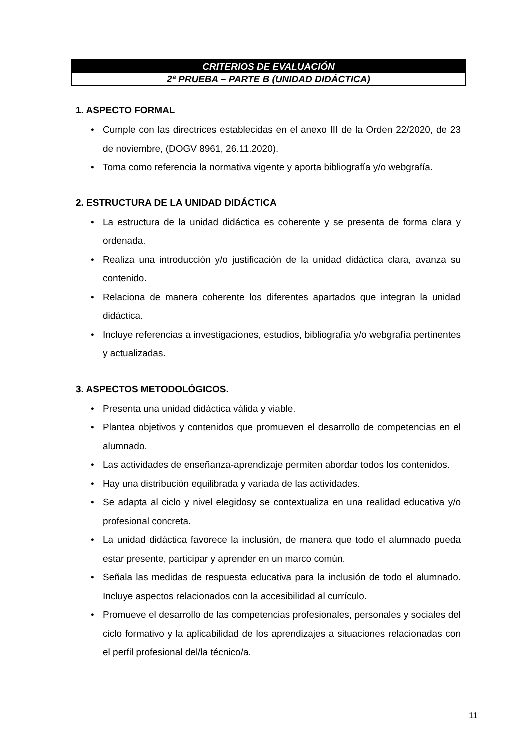CRITERIOS DE EVALUACIÓN
2ª PRUEBA – PARTE B (UNIDAD DIDÁCTICA)
1. ASPECTO FORMAL
• Cumple con las directrices establecidas en el anexo III de la Orden 22/2020, de 23 de noviembre, (DOGV 8961, 26.11.2020).
• Toma como referencia la normativa vigente y aporta bibliografía y/o webgrafía.
2. ESTRUCTURA DE LA UNIDAD DIDÁCTICA
• La estructura de la unidad didáctica es coherente y se presenta de forma clara y ordenada.
• Realiza una introducción y/o justificación de la unidad didáctica clara, avanza su contenido.
• Relaciona de manera coherente los diferentes apartados que integran la unidad didáctica.
• Incluye referencias a investigaciones, estudios, bibliografía y/o webgrafía pertinentes y actualizadas.
3. ASPECTOS METODOLÓGICOS.
• Presenta una unidad didáctica válida y viable.
• Plantea objetivos y contenidos que promueven el desarrollo de competencias en el alumnado.
• Las actividades de enseñanza-aprendizaje permiten abordar todos los contenidos.
• Hay una distribución equilibrada y variada de las actividades.
• Se adapta al ciclo y nivel elegidosy se contextualiza en una realidad educativa y/o profesional concreta.
• La unidad didáctica favorece la inclusión, de manera que todo el alumnado pueda estar presente, participar y aprender en un marco común.
• Señala las medidas de respuesta educativa para la inclusión de todo el alumnado. Incluye aspectos relacionados con la accesibilidad al currículo.
• Promueve el desarrollo de las competencias profesionales, personales y sociales del ciclo formativo y la aplicabilidad de los aprendizajes a situaciones relacionadas con el perfil profesional del/la técnico/a.
11